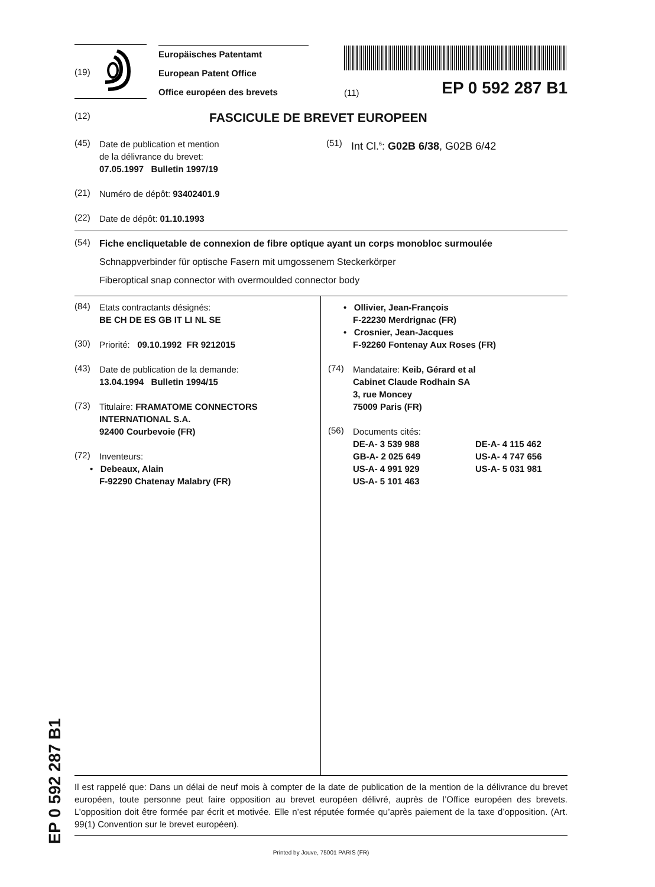(19)
Europäisches Patentamt
European Patent Office
Office européen des brevets
(11) EP 0 592 287 B1
(12) FASCICULE DE BREVET EUROPEEN
(45)
Date de publication et mention
de la délivrance du brevet:
07.05.1997 Bulletin 1997/19
(21)
Numéro de dépôt: 93402401.9
(22)
Date de dépôt: 01.10.1993
(51)
Int Cl.<sup>6</sup>: G02B 6/38, G02B 6/42
(54)
Fiche encliquetable de connexion de fibre optique ayant un corps monobloc surmoulée
Schnappverbinder für optische Fasern mit umgossenem Steckerkörper
Fiberoptical snap connector with overmoulded connector body
(84)
Etats contractants désignés:
BE CH DE ES GB IT LI NL SE
(30)
Priorité: 09.10.1992 FR 9212015
(43)
Date de publication de la demande:
13.04.1994 Bulletin 1994/15
(73)
Titulaire: FRAMATOME CONNECTORS
INTERNATIONAL S.A.
92400 Courbevoie (FR)
(72)
Inventeurs:
• Debeaux, Alain
F-92290 Chatenay Malabry (FR)
• Ollivier, Jean-François
F-22230 Merdrignac (FR)
• Crosnier, Jean-Jacques
F-92260 Fontenay Aux Roses (FR)
(74)
Mandataire: Keib, Gérard et al
Cabinet Claude Rodhain SA
3, rue Moncey
75009 Paris (FR)
(56)
Documents cités:
DE-A- 3 539 988 DE-A- 4 115 462 GB-A- 2 025 649 US-A- 4 747 656 US-A- 4 991 929 US-A- 5 031 981 US-A- 5 101 463
Il est rappelé que: Dans un délai de neuf mois à compter de la date de publication de la mention de la délivrance du brevet européen, toute personne peut faire opposition au brevet européen délivré, auprès de l’Office européen des brevets. L’opposition doit être formée par écrit et motivée. Elle n’est réputée formée qu’après paiement de la taxe d’opposition. (Art. 99(1) Convention sur le brevet européen).
Printed by Jouve, 75001 PARIS (FR)
EP 0 592 287 B1